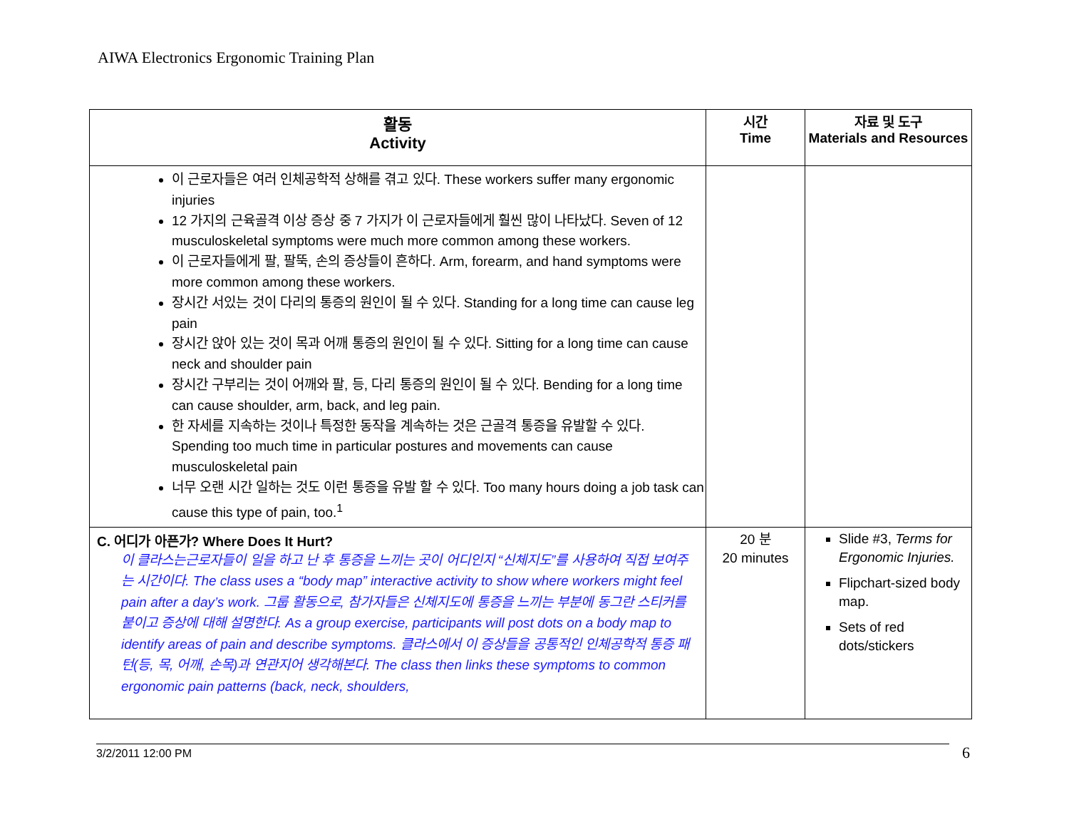AIWA Electronics Ergonomic Training Plan
| 활동 Activity | 시간 Time | 자료 및 도구 Materials and Resources |
| --- | --- | --- |
| 이 근로자들은 여러 인체공학적 상해를 겪고 있다. These workers suffer many ergonomic injuries 12 가지의 근육골격 이상 증상 중 7 가지가 이 근로자들에게 훨씬 많이 나타났다. Seven of 12 musculoskeletal symptoms were much more common among these workers. 이 근로자들에게 팔, 팔뚝, 손의 증상들이 흔하다. Arm, forearm, and hand symptoms were more common among these workers. 장시간 서있는 것이 다리의 통증의 원인이 될 수 있다. Standing for a long time can cause leg pain 장시간 앉아 있는 것이 목과 어깨 통증의 원인이 될 수 있다. Sitting for a long time can cause neck and shoulder pain 장시간 구부리는 것이 어깨와 팔, 등, 다리 통증의 원인이 될 수 있다. Bending for a long time can cause shoulder, arm, back, and leg pain. 한 자세를 지속하는 것이나 특정한 동작을 계속하는 것은 근골격 통증을 유발할 수 있다. Spending too much time in particular postures and movements can cause musculoskeletal pain 너무 오랜 시간 일하는 것도 이런 통증을 유발 할 수 있다. Too many hours doing a job task can cause this type of pain, too.<sup>1</sup> | | |
| C. 어디가 아픈가? Where Does It Hurt? 이 클라스는근로자들이 일을 하고 난 후 통증을 느끼는 곳이 어디인지 “신체지도”를 사용하여 직접 보여주는 시간이다. The class uses a “body map” interactive activity to show where workers might feel pain after a day’s work. 그룹 활동으로, 참가자들은 신체지도에 통증을 느끼는 부분에 동그란 스티커를 붙이고 증상에 대해 설명한다. As a group exercise, participants will post dots on a body map to identify areas of pain and describe symptoms. 클라스에서 이 증상들을 공통적인 인체공학적 통증 패턴(등, 목, 어깨, 손목)과 연관지어 생각해본다. The class then links these symptoms to common ergonomic pain patterns (back, neck, shoulders, | 20 분 20 minutes | Slide #3, Terms for Ergonomic Injuries. Flipchart-sized body map. Sets of red dots/stickers |
3/2/2011 12:00 PM 6